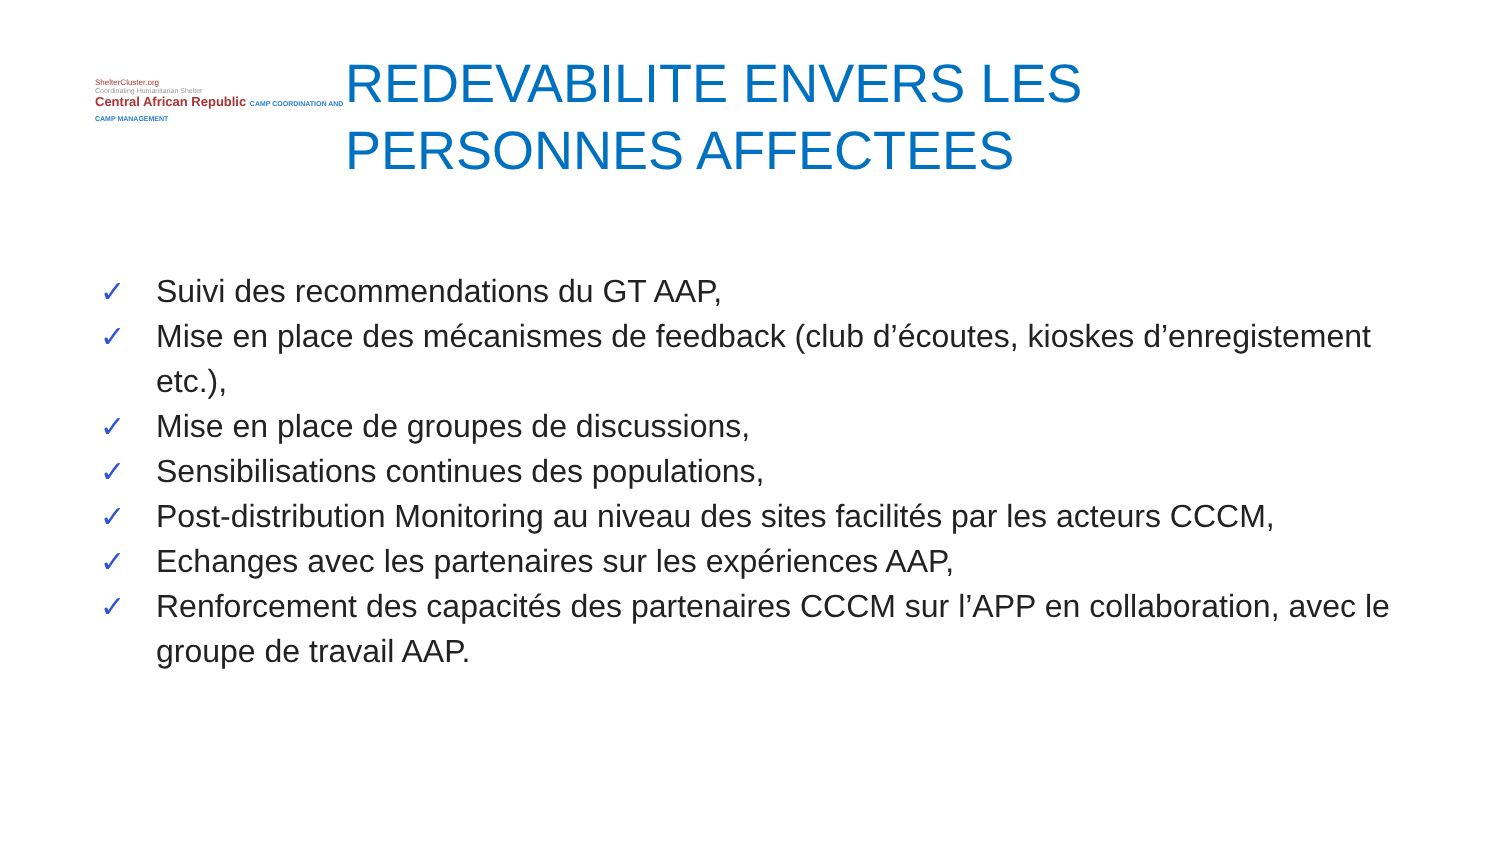ShelterCluster.org
Coordinating Humanitarian Shelter
Central African Republic CAMP COORDINATION AND CAMP MANAGEMENT
REDEVABILITE ENVERS LES PERSONNES AFFECTEES
✓ Suivi des recommendations du GT AAP,
✓ Mise en place des mécanismes de feedback (club d’écoutes, kioskes d’enregistement etc.),
✓ Mise en place de groupes de discussions,
✓ Sensibilisations continues des populations,
✓ Post-distribution Monitoring au niveau des sites facilités par les acteurs CCCM,
✓ Echanges avec les partenaires sur les expériences AAP,
✓ Renforcement des capacités des partenaires CCCM sur l’APP en collaboration, avec le groupe de travail AAP.